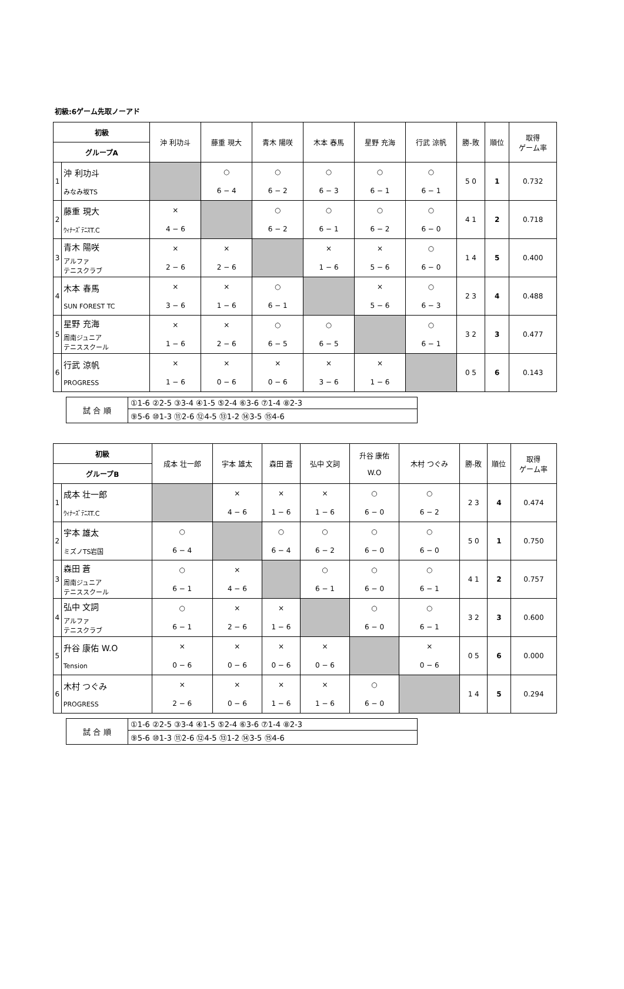初級:6ゲーム先取ノーアド
| 初級 | | 沖 利功斗 | 藤重 現大 | 青木 陽咲 | 木本 春馬 | 星野 充海 | 行武 涼帆 | 勝-敗 | 順位 | 取得 ゲーム率 |
| --- | --- | --- | --- | --- | --- | --- | --- | --- | --- | --- |
| グループA | | | | | | | | | | |
| 1 | 沖 利功斗 みなみ坂TS | | ○ 6 − 4 | ○ 6 − 2 | ○ 6 − 3 | ○ 6 − 1 | ○ 6 − 1 | 5 0 | 1 | 0.732 |
| 2 | 藤重 現大 ｳｨﾅｰｽﾞﾃﾆｽT.C | × 4 − 6 | | ○ 6 − 2 | ○ 6 − 1 | ○ 6 − 2 | ○ 6 − 0 | 4 1 | 2 | 0.718 |
| 3 | 青木 陽咲 アルファ テニスクラブ | × 2 − 6 | × 2 − 6 | | × 1 − 6 | × 5 − 6 | ○ 6 − 0 | 1 4 | 5 | 0.400 |
| 4 | 木本 春馬 SUN FOREST TC | × 3 − 6 | × 1 − 6 | ○ 6 − 1 | | × 5 − 6 | ○ 6 − 3 | 2 3 | 4 | 0.488 |
| 5 | 星野 充海 周南ジュニア テニススクール | × 1 − 6 | × 2 − 6 | ○ 6 − 5 | ○ 6 − 5 | | ○ 6 − 1 | 3 2 | 3 | 0.477 |
| 6 | 行武 涼帆 PROGRESS | × 1 − 6 | × 0 − 6 | × 0 − 6 | × 3 − 6 | × 1 − 6 | | 0 5 | 6 | 0.143 |
| 試 合 順 | ①1-6 ②2-5 ③3-4 ④1-5 ⑤2-4 ⑥3-6 ⑦1-4 ⑧2-3 |
| | ⑨5-6 ⑩1-3 ⑪2-6 ⑫4-5 ⑬1-2 ⑭3-5 ⑮4-6 |
| 初級 | | 成本 壮一郎 | 宇本 雄太 | 森田 蒼 | 弘中 文詞 | 升谷 康佑 W.O | 木村 つぐみ | 勝-敗 | 順位 | 取得 ゲーム率 |
| --- | --- | --- | --- | --- | --- | --- | --- | --- | --- | --- |
| グループB | | | | | | | | | | |
| 1 | 成本 壮一郎 ｳｨﾅｰｽﾞﾃﾆｽT.C | | × 4 − 6 | × 1 − 6 | × 1 − 6 | ○ 6 − 0 | ○ 6 − 2 | 2 3 | 4 | 0.474 |
| 2 | 宇本 雄太 ミズノTS岩国 | ○ 6 − 4 | | ○ 6 − 4 | ○ 6 − 2 | ○ 6 − 0 | ○ 6 − 0 | 5 0 | 1 | 0.750 |
| 3 | 森田 蒼 周南ジュニア テニススクール | ○ 6 − 1 | × 4 − 6 | | ○ 6 − 1 | ○ 6 − 0 | ○ 6 − 1 | 4 1 | 2 | 0.757 |
| 4 | 弘中 文詞 アルファ テニスクラブ | ○ 6 − 1 | × 2 − 6 | × 1 − 6 | | ○ 6 − 0 | ○ 6 − 1 | 3 2 | 3 | 0.600 |
| 5 | 升谷 康佑 W.O Tension | × 0 − 6 | × 0 − 6 | × 0 − 6 | × 0 − 6 | | × 0 − 6 | 0 5 | 6 | 0.000 |
| 6 | 木村 つぐみ PROGRESS | × 2 − 6 | × 0 − 6 | × 1 − 6 | × 1 − 6 | ○ 6 − 0 | | 1 4 | 5 | 0.294 |
| 試 合 順 | ①1-6 ②2-5 ③3-4 ④1-5 ⑤2-4 ⑥3-6 ⑦1-4 ⑧2-3 |
| | ⑨5-6 ⑩1-3 ⑪2-6 ⑫4-5 ⑬1-2 ⑭3-5 ⑮4-6 |